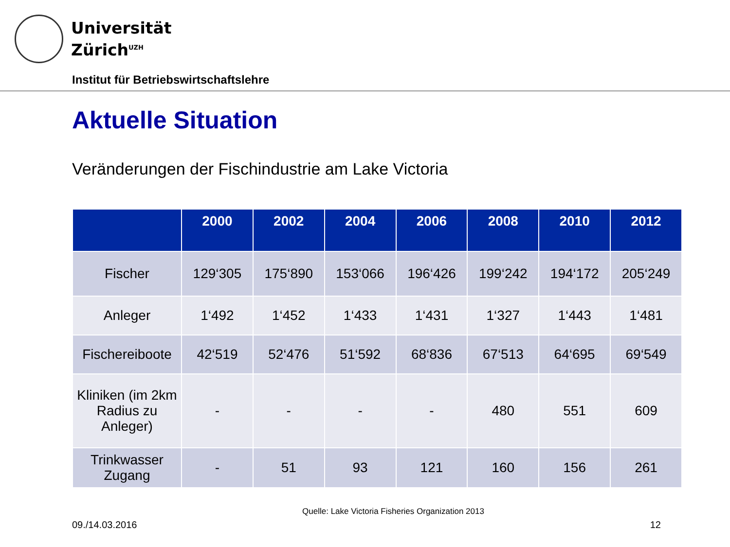Universität
Zürich<sup>UZH</sup>
Institut für Betriebswirtschaftslehre
Aktuelle Situation
Veränderungen der Fischindustrie am Lake Victoria
| | 2000 | 2002 | 2004 | 2006 | 2008 | 2010 | 2012 |
| --- | --- | --- | --- | --- | --- | --- | --- |
| Fischer | 129‘305 | 175‘890 | 153‘066 | 196‘426 | 199‘242 | 194‘172 | 205‘249 |
| Anleger | 1‘492 | 1‘452 | 1‘433 | 1‘431 | 1‘327 | 1‘443 | 1‘481 |
| Fischereiboote | 42‘519 | 52‘476 | 51‘592 | 68‘836 | 67‘513 | 64‘695 | 69‘549 |
| Kliniken (im 2km Radius zu Anleger) | - | - | - | - | 480 | 551 | 609 |
| Trinkwasser Zugang | - | 51 | 93 | 121 | 160 | 156 | 261 |
Quelle: Lake Victoria Fisheries Organization 2013
09./14.03.2016 12